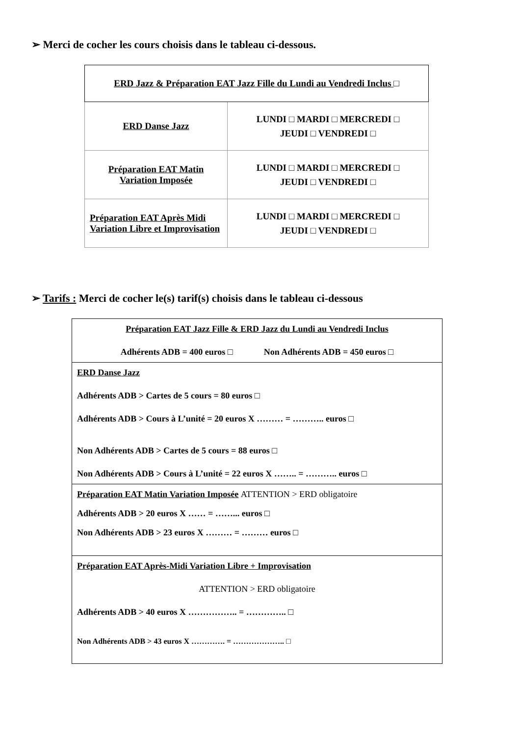➢ Merci de cocher les cours choisis dans le tableau ci-dessous.
| ERD Jazz & Préparation EAT Jazz Fille du Lundi au Vendredi Inclus □ | |
| ERD Danse Jazz | LUNDI □ MARDI □ MERCREDI □ JEUDI □ VENDREDI □ |
| Préparation EAT Matin Variation Imposée | LUNDI □ MARDI □ MERCREDI □ JEUDI □ VENDREDI □ |
| Préparation EAT Après Midi Variation Libre et Improvisation | LUNDI □ MARDI □ MERCREDI □ JEUDI □ VENDREDI □ |
➢ Tarifs : Merci de cocher le(s) tarif(s) choisis dans le tableau ci-dessous
| Préparation EAT Jazz Fille & ERD Jazz du Lundi au Vendredi Inclus Adhérents ADB = 400 euros □ Non Adhérents ADB = 450 euros □ |
| ERD Danse Jazz Adhérents ADB > Cartes de 5 cours = 80 euros □ Adhérents ADB > Cours à L’unité = 20 euros X ……… = ……….. euros □ Non Adhérents ADB > Cartes de 5 cours = 88 euros □ Non Adhérents ADB > Cours à L’unité = 22 euros X …….. = ……….. euros □ |
| Préparation EAT Matin Variation Imposée ATTENTION > ERD obligatoire Adhérents ADB > 20 euros X …… = ……... euros □ Non Adhérents ADB > 23 euros X ……… = ……… euros □ |
| Préparation EAT Après-Midi Variation Libre + Improvisation ATTENTION > ERD obligatoire Adhérents ADB > 40 euros X …………….. = ………….. □ Non Adhérents ADB > 43 euros X …………. = ……………….. □ |